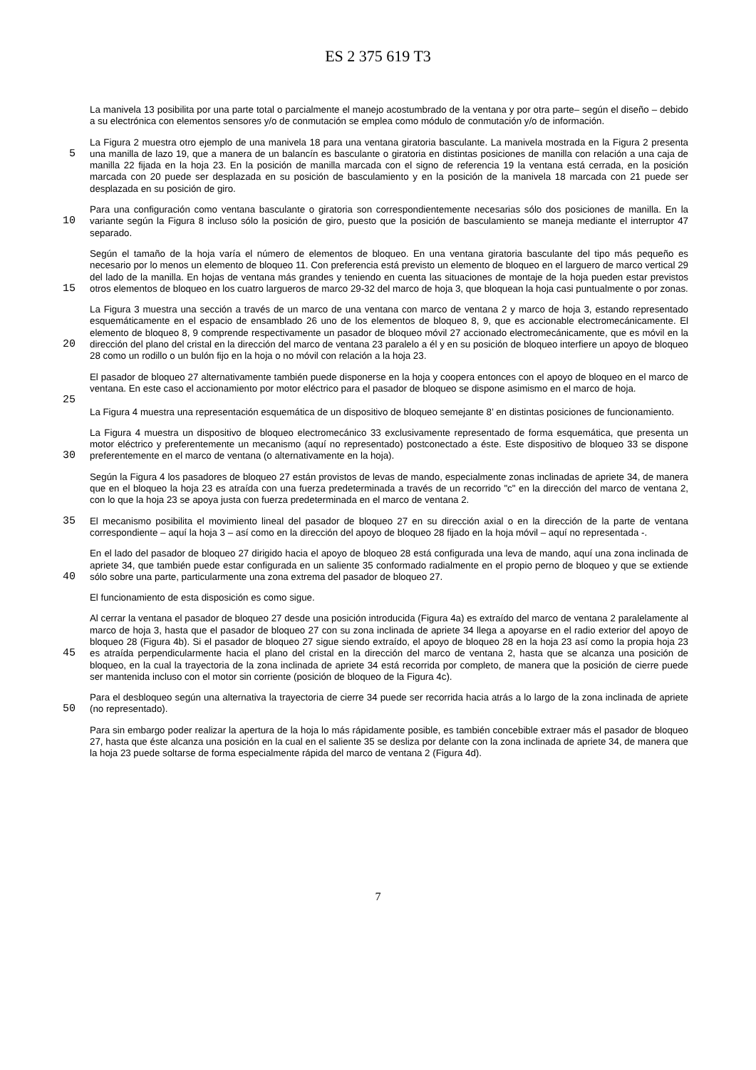ES 2 375 619 T3
La manivela 13 posibilita por una parte total o parcialmente el manejo acostumbrado de la ventana y por otra parte– según el diseño – debido a su electrónica con elementos sensores y/o de conmutación se emplea como módulo de conmutación y/o de información.
5 La Figura 2 muestra otro ejemplo de una manivela 18 para una ventana giratoria basculante. La manivela mostrada en la Figura 2 presenta una manilla de lazo 19, que a manera de un balancín es basculante o giratoria en distintas posiciones de manilla con relación a una caja de manilla 22 fijada en la hoja 23. En la posición de manilla marcada con el signo de referencia 19 la ventana está cerrada, en la posición marcada con 20 puede ser desplazada en su posición de basculamiento y en la posición de la manivela 18 marcada con 21 puede ser desplazada en su posición de giro.
10 Para una configuración como ventana basculante o giratoria son correspondientemente necesarias sólo dos posiciones de manilla. En la variante según la Figura 8 incluso sólo la posición de giro, puesto que la posición de basculamiento se maneja mediante el interruptor 47 separado.
15 Según el tamaño de la hoja varía el número de elementos de bloqueo. En una ventana giratoria basculante del tipo más pequeño es necesario por lo menos un elemento de bloqueo 11. Con preferencia está previsto un elemento de bloqueo en el larguero de marco vertical 29 del lado de la manilla. En hojas de ventana más grandes y teniendo en cuenta las situaciones de montaje de la hoja pueden estar previstos otros elementos de bloqueo en los cuatro largueros de marco 29-32 del marco de hoja 3, que bloquean la hoja casi puntualmente o por zonas.
20 La Figura 3 muestra una sección a través de un marco de una ventana con marco de ventana 2 y marco de hoja 3, estando representado esquemáticamente en el espacio de ensamblado 26 uno de los elementos de bloqueo 8, 9, que es accionable electromecánicamente. El elemento de bloqueo 8, 9 comprende respectivamente un pasador de bloqueo móvil 27 accionado electromecánicamente, que es móvil en la dirección del plano del cristal en la dirección del marco de ventana 23 paralelo a él y en su posición de bloqueo interfiere un apoyo de bloqueo 28 como un rodillo o un bulón fijo en la hoja o no móvil con relación a la hoja 23.
25 El pasador de bloqueo 27 alternativamente también puede disponerse en la hoja y coopera entonces con el apoyo de bloqueo en el marco de ventana. En este caso el accionamiento por motor eléctrico para el pasador de bloqueo se dispone asimismo en el marco de hoja.
La Figura 4 muestra una representación esquemática de un dispositivo de bloqueo semejante 8’ en distintas posiciones de funcionamiento.
30 La Figura 4 muestra un dispositivo de bloqueo electromecánico 33 exclusivamente representado de forma esquemática, que presenta un motor eléctrico y preferentemente un mecanismo (aquí no representado) postconectado a éste. Este dispositivo de bloqueo 33 se dispone preferentemente en el marco de ventana (o alternativamente en la hoja).
Según la Figura 4 los pasadores de bloqueo 27 están provistos de levas de mando, especialmente zonas inclinadas de apriete 34, de manera que en el bloqueo la hoja 23 es atraída con una fuerza predeterminada a través de un recorrido "c" en la dirección del marco de ventana 2, con lo que la hoja 23 se apoya justa con fuerza predeterminada en el marco de ventana 2.
35 El mecanismo posibilita el movimiento lineal del pasador de bloqueo 27 en su dirección axial o en la dirección de la parte de ventana correspondiente – aquí la hoja 3 – así como en la dirección del apoyo de bloqueo 28 fijado en la hoja móvil – aquí no representada -.
40 En el lado del pasador de bloqueo 27 dirigido hacia el apoyo de bloqueo 28 está configurada una leva de mando, aquí una zona inclinada de apriete 34, que también puede estar configurada en un saliente 35 conformado radialmente en el propio perno de bloqueo y que se extiende sólo sobre una parte, particularmente una zona extrema del pasador de bloqueo 27.
El funcionamiento de esta disposición es como sigue.
45 Al cerrar la ventana el pasador de bloqueo 27 desde una posición introducida (Figura 4a) es extraído del marco de ventana 2 paralelamente al marco de hoja 3, hasta que el pasador de bloqueo 27 con su zona inclinada de apriete 34 llega a apoyarse en el radio exterior del apoyo de bloqueo 28 (Figura 4b). Si el pasador de bloqueo 27 sigue siendo extraído, el apoyo de bloqueo 28 en la hoja 23 así como la propia hoja 23 es atraída perpendicularmente hacia el plano del cristal en la dirección del marco de ventana 2, hasta que se alcanza una posición de bloqueo, en la cual la trayectoria de la zona inclinada de apriete 34 está recorrida por completo, de manera que la posición de cierre puede ser mantenida incluso con el motor sin corriente (posición de bloqueo de la Figura 4c).
50 Para el desbloqueo según una alternativa la trayectoria de cierre 34 puede ser recorrida hacia atrás a lo largo de la zona inclinada de apriete (no representado).
Para sin embargo poder realizar la apertura de la hoja lo más rápidamente posible, es también concebible extraer más el pasador de bloqueo 27, hasta que éste alcanza una posición en la cual en el saliente 35 se desliza por delante con la zona inclinada de apriete 34, de manera que la hoja 23 puede soltarse de forma especialmente rápida del marco de ventana 2 (Figura 4d).
7